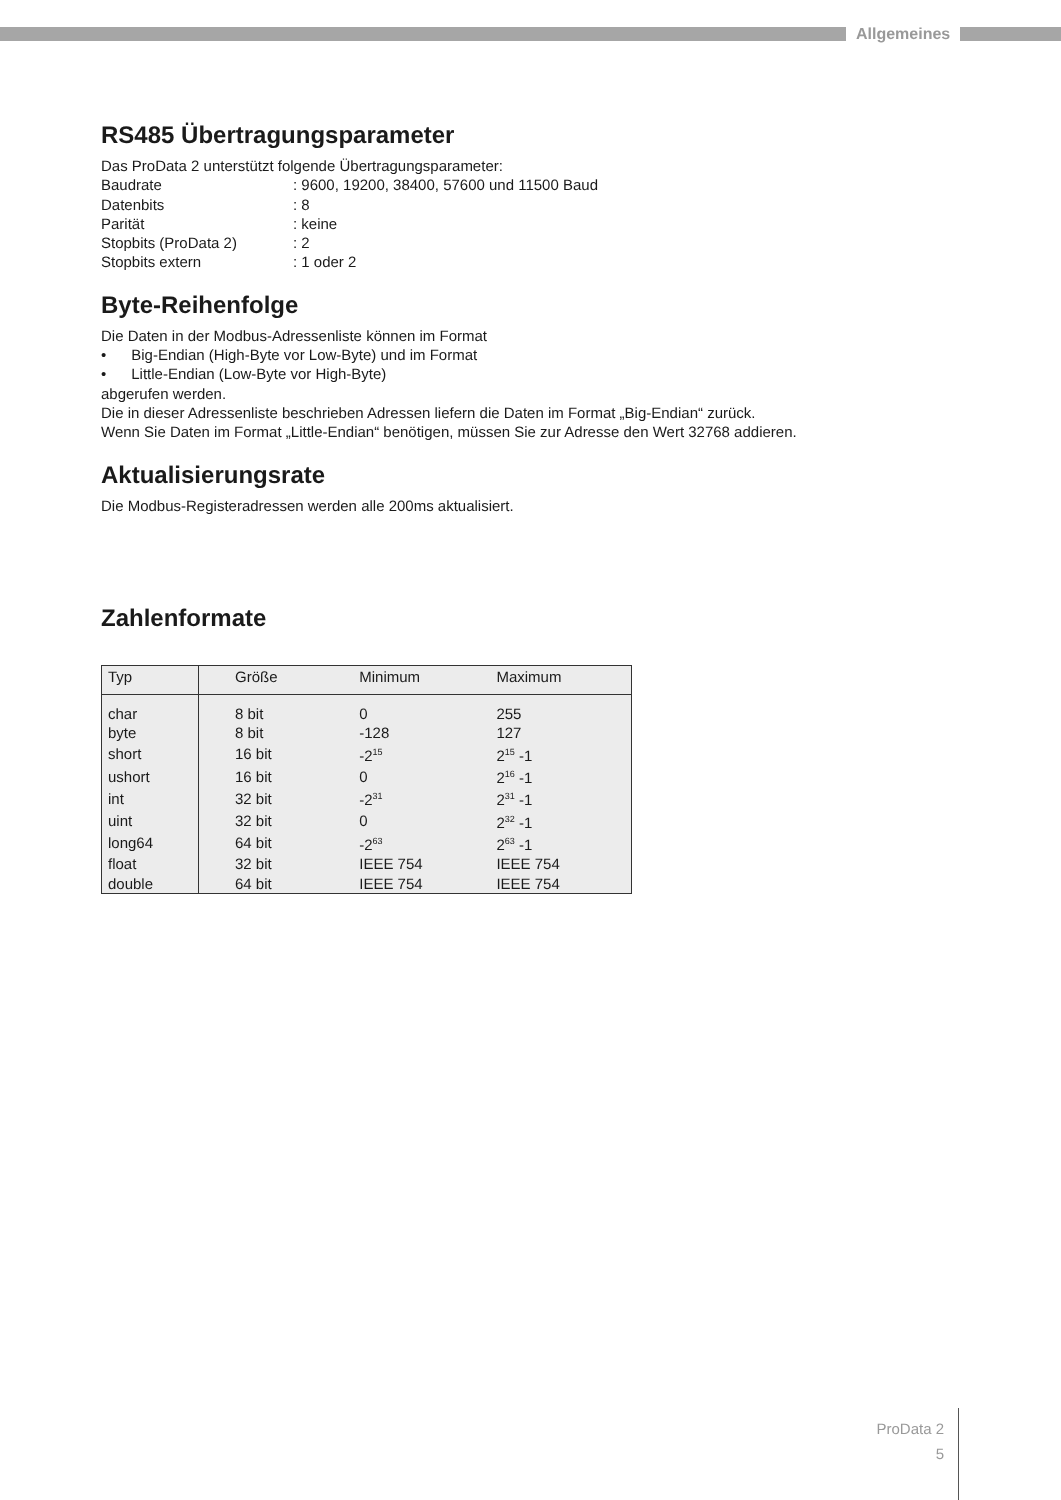Allgemeines
RS485 Übertragungsparameter
Das ProData 2 unterstützt folgende Übertragungsparameter:
| Baudrate | : 9600, 19200, 38400, 57600 und 11500 Baud |
| Datenbits | : 8 |
| Parität | : keine |
| Stopbits (ProData 2) | : 2 |
| Stopbits extern | : 1 oder 2 |
Byte-Reihenfolge
Die Daten in der Modbus-Adressenliste können im Format
• Big-Endian (High-Byte vor Low-Byte) und im Format
• Little-Endian (Low-Byte vor High-Byte)
abgerufen werden.
Die in dieser Adressenliste beschrieben Adressen liefern die Daten im Format „Big-Endian“ zurück.
Wenn Sie Daten im Format „Little-Endian“ benötigen, müssen Sie zur Adresse den Wert 32768 addieren.
Aktualisierungsrate
Die Modbus-Registeradressen werden alle 200ms aktualisiert.
Zahlenformate
| Typ | Größe | Minimum | Maximum |
| --- | --- | --- | --- |
| char | 8 bit | 0 | 255 |
| byte | 8 bit | -128 | 127 |
| short | 16 bit | -2<sup>15</sup> | 2<sup>15</sup> -1 |
| ushort | 16 bit | 0 | 2<sup>16</sup> -1 |
| int | 32 bit | -2<sup>31</sup> | 2<sup>31</sup> -1 |
| uint | 32 bit | 0 | 2<sup>32</sup> -1 |
| long64 | 64 bit | -2<sup>63</sup> | 2<sup>63</sup> -1 |
| float | 32 bit | IEEE 754 | IEEE 754 |
| double | 64 bit | IEEE 754 | IEEE 754 |
ProData 2
5